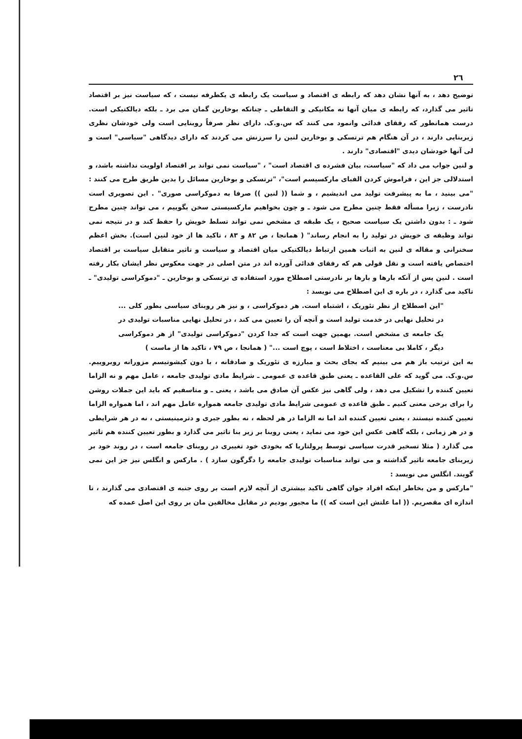۲٦
توضیح دهد ، به آنها نشان دهد که رابطه ی اقتصاد و سیاست یک رابطه ی یکطرفه نیست ، که سیاست نیز بر اقتصاد تاثیر می گذارد، که رابطه ی میان آنها نه مکانیکی و التقاطی ـ چنانکه بوخارین گمان می برد ـ بلکه دیالکتیکی است. درست همانطور که رفقای فدائی وانمود می کنند که س.و.ک. دارای نظر صرفاً روبنایی است ولی خودشان نظری زیربنایی دارند ، در آن هنگام هم ترتسکی و بوخارین لنین را سرزنش می کردند که دارای دیدگاهی "سیاسی" است و لی آنها خودشان دیدی "اقتصادی" دارند .
و لنین جواب می داد که "سیاست، بیان فشرده ی اقتصاد است" ، "سیاست نمی تواند بر اقتصاد اولویت نداشته باشد، و استدلالی جز این ، فراموش کردن الفبای مارکسیسم است"، "ترتسکی و بوخارین مسائل را بدین طریق طرح می کنند : "می بینید ، ما به پیشرفت تولید می اندیشیم ، و شما (( لنین )) صرفا به دموکراسی صوری" . این تصویری است نادرست ، زیرا مسأله فقط چنین مطرح می شود ـ و چون بخواهیم مارکسیستی سخن بگوییم ، می تواند چنین مطرح شود ـ : بدون داشتن یک سیاست صحیح ، یک طبقه ی مشخص نمی تواند تسلط خویش را حفظ کند و در نتیجه نمی تواند وظیفه ی خویش در تولید را به انجام رساند" ( همانجا ، ص ۸۲ و ۸۳ ، تاکید ها از خود لنین است). بخش اعظم سخنرانی و مقاله ی لنین به اثبات همین ارتباط دیالکتیکی میان اقتصاد و سیاست و تاثیر متقابل سیاست بر اقتصاد اختصاص یافته است و نقل قولی هم که رفقای فدائی آورده اند در متن اصلی در جهت معکوس نظر ایشان بکار رفته است . لنین پس از آنکه بارها و بارها بر نادرستی اصطلاح مورد استفاده ی ترتسکی و بوخارین ـ "دموکراسی تولیدی" ـ تاکید می گذارد ، در باره ی این اصطلاح می نویسد :
"این اصطلاح از نظر تئوریک ، اشتباه است. هر دموکراسی ، و نیز هر روبنای سیاسی بطور کلی ... در تحلیل نهایی در خدمت تولید است و آنچه آن را تعیین می کند ، در تحلیل نهایی مناسبات تولیدی در یک جامعه ی مشخص است. بهمین جهت است که جدا کردن "دموکراسی تولیدی" از هر دموکراسی دیگر ، کاملا بی معناست ، اختلاط است ، پوچ است ..." ( همانجا ، ص ۷۹ ، تاکید ها از ماست )
به این ترتیب باز هم می بینیم که بجای بحث و مبارزه ی تئوریک و صادقانه ، با دون کیشوتیسم مزورانه روبروییم. س.و.ک. می گوید که علی القاعده ـ یعنی طبق قاعده ی عمومی ـ شرایط مادی تولیدی جامعه ، عامل مهم و نه الزاما تعیین کننده را تشکیل می دهد ، ولی گاهی نیز عکس آن صادق می باشد ، یعنی ـ و متاسفیم که باید این جملات روشن را برای برخی معنی کنیم ـ طبق قاعده ی عمومی شرایط مادی تولیدی جامعه همواره عامل مهم اند ، اما همواره الزاما تعیین کننده نیستند ، یعنی تعیین کننده اند اما نه الزاما در هر لحظه ، نه بطور جبری و دترمینیستی ، نه در هر شرایطی و در هر زمانی ، بلکه گاهی عکس این خود می نماید ، یعنی روبنا بر زیر بنا تاثیر می گذارد و بطور تعیین کننده هم تاثیر می گذارد ( مثلا تسخیر قدرت سیاسی توسط پرولتاریا که بخودی خود تغییری در روبنای جامعه است ، در روند خود بر زیربنای جامعه تاثیر گذاشته و می تواند مناسبات تولیدی جامعه را دگرگون سازد ) . مارکس و انگلس نیز جز این نمی گویند. انگلس می نویسد :
"مارکس و من بخاطر اینکه افراد جوان گاهی تاکید بیشتری از آنچه لازم است بر روی جنبه ی اقتصادی می گذارند ، تا اندازه ای مقصریم. (( اما علتش این است که )) ما مجبور بودیم در مقابل مخالفین مان بر روی این اصل عمده که